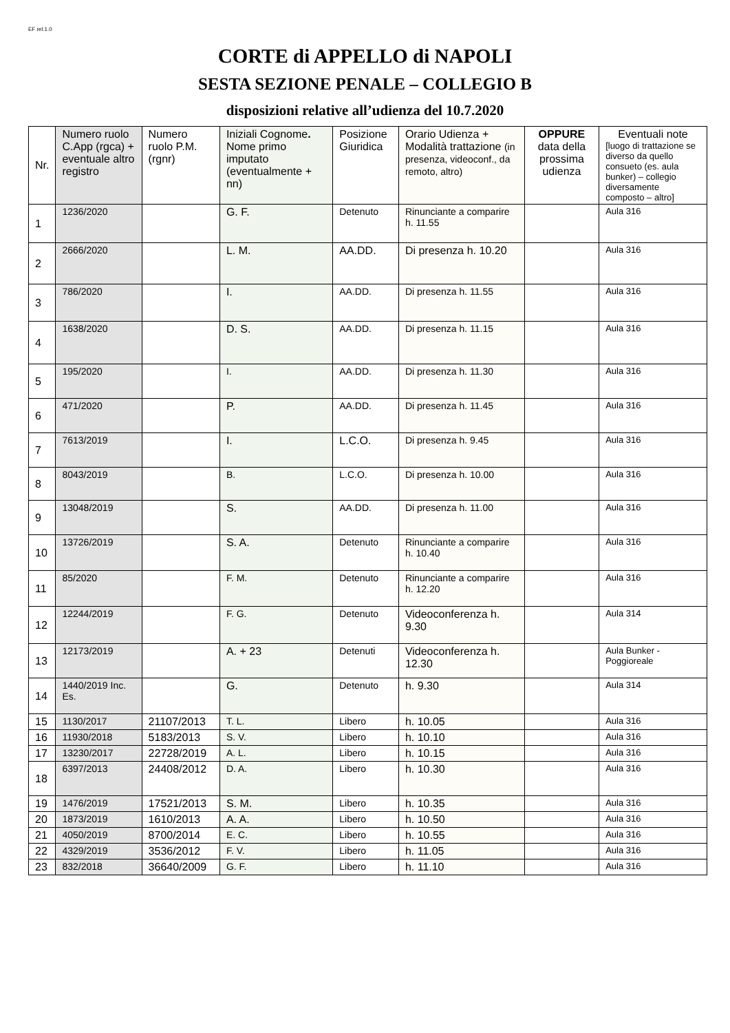EF rel.1.0
CORTE di APPELLO di NAPOLI
SESTA SEZIONE PENALE – COLLEGIO B
disposizioni relative all’udienza del 10.7.2020
| Nr. | Numero ruolo C.App (rgca) + eventuale altro registro | Numero ruolo P.M. (rgnr) | Iniziali Cognome . Nome primo imputato (eventualmente + nn) | Posizione Giuridica | Orario Udienza + Modalità trattazione (in presenza, videoconf., da remoto, altro) | OPPURE data della prossima udienza | Eventuali note [luogo di trattazione se diverso da quello consueto (es. aula bunker) – collegio diversamente composto – altro] |
| --- | --- | --- | --- | --- | --- | --- | --- |
| 1 | 1236/2020 | | G. F. | Detenuto | Rinunciante a comparire h. 11.55 | | Aula 316 |
| 2 | 2666/2020 | | L. M. | AA.DD. | Di presenza h. 10.20 | | Aula 316 |
| 3 | 786/2020 | | I. | AA.DD. | Di presenza h. 11.55 | | Aula 316 |
| 4 | 1638/2020 | | D. S. | AA.DD. | Di presenza h. 11.15 | | Aula 316 |
| 5 | 195/2020 | | I. | AA.DD. | Di presenza h. 11.30 | | Aula 316 |
| 6 | 471/2020 | | P. | AA.DD. | Di presenza h. 11.45 | | Aula 316 |
| 7 | 7613/2019 | | I. | L.C.O. | Di presenza h. 9.45 | | Aula 316 |
| 8 | 8043/2019 | | B. | L.C.O. | Di presenza h. 10.00 | | Aula 316 |
| 9 | 13048/2019 | | S. | AA.DD. | Di presenza h. 11.00 | | Aula 316 |
| 10 | 13726/2019 | | S. A. | Detenuto | Rinunciante a comparire h. 10.40 | | Aula 316 |
| 11 | 85/2020 | | F. M. | Detenuto | Rinunciante a comparire h. 12.20 | | Aula 316 |
| 12 | 12244/2019 | | F. G. | Detenuto | Videoconferenza h. 9.30 | | Aula 314 |
| 13 | 12173/2019 | | A. + 23 | Detenuti | Videoconferenza h. 12.30 | | Aula Bunker - Poggioreale |
| 14 | 1440/2019 Inc. Es. | | G. | Detenuto | h. 9.30 | | Aula 314 |
| 15 | 1130/2017 | 21107/2013 | T. L. | Libero | h. 10.05 | | Aula 316 |
| 16 | 11930/2018 | 5183/2013 | S. V. | Libero | h. 10.10 | | Aula 316 |
| 17 | 13230/2017 | 22728/2019 | A. L. | Libero | h. 10.15 | | Aula 316 |
| 18 | 6397/2013 | 24408/2012 | D. A. | Libero | h. 10.30 | | Aula 316 |
| 19 | 1476/2019 | 17521/2013 | S. M. | Libero | h. 10.35 | | Aula 316 |
| 20 | 1873/2019 | 1610/2013 | A. A. | Libero | h. 10.50 | | Aula 316 |
| 21 | 4050/2019 | 8700/2014 | E. C. | Libero | h. 10.55 | | Aula 316 |
| 22 | 4329/2019 | 3536/2012 | F. V. | Libero | h. 11.05 | | Aula 316 |
| 23 | 832/2018 | 36640/2009 | G. F. | Libero | h. 11.10 | | Aula 316 |